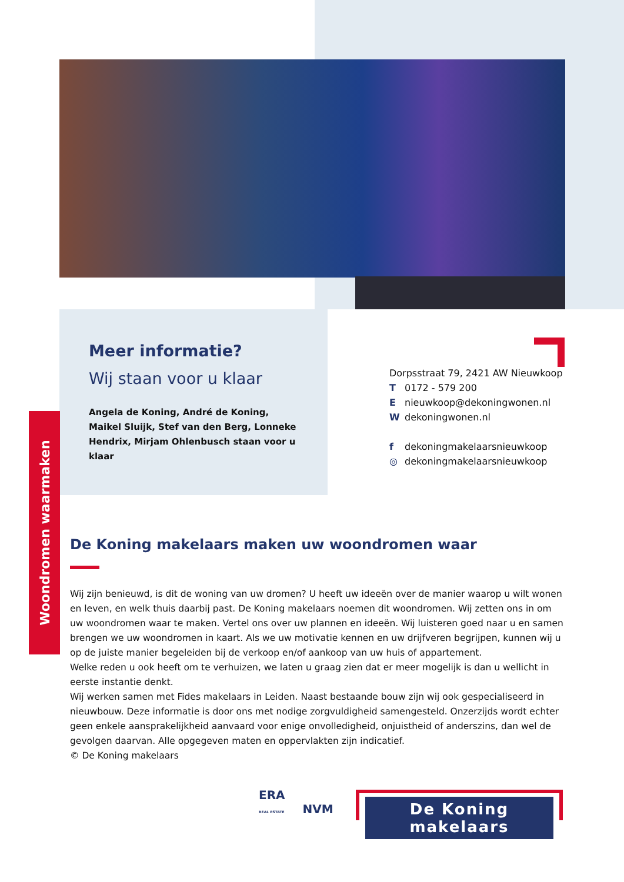Meer informatie?
Wij staan voor u klaar
Angela de Koning, André de Koning,
Maikel Sluijk, Stef van den Berg, Lonneke
Hendrix, Mirjam Ohlenbusch staan voor u klaar
Woondromen waarmaken
Dorpsstraat 79, 2421 AW Nieuwkoop
T 0172 - 579 200
Enieuwkoop@dekoningwonen.nl
Wdekoningwonen.nl
f dekoningmakelaarsnieuwkoop
◎ dekoningmakelaarsnieuwkoop
De Koning makelaars maken uw woondromen waar
Wij zijn benieuwd, is dit de woning van uw dromen? U heeft uw ideeën over de manier waarop u wilt wonen en leven, en welk thuis daarbij past. De Koning makelaars noemen dit woondromen. Wij zetten ons in om uw woondromen waar te maken. Vertel ons over uw plannen en ideeën. Wij luisteren goed naar u en samen brengen we uw woondromen in kaart. Als we uw motivatie kennen en uw drijfveren begrijpen, kunnen wij u op de juiste manier begeleiden bij de verkoop en/of aankoop van uw huis of appartement.
Welke reden u ook heeft om te verhuizen, we laten u graag zien dat er meer mogelijk is dan u wellicht in eerste instantie denkt.
Wij werken samen met Fides makelaars in Leiden. Naast bestaande bouw zijn wij ook gespecialiseerd in nieuwbouw. Deze informatie is door ons met nodige zorgvuldigheid samengesteld. Onzerzijds wordt echter geen enkele aansprakelijkheid aanvaard voor enige onvolledigheid, onjuistheid of anderszins, dan wel de gevolgen daarvan. Alle opgegeven maten en oppervlakten zijn indicatief.
© De Koning makelaars
ERA
REAL ESTATE
NVM
De Koning makelaars